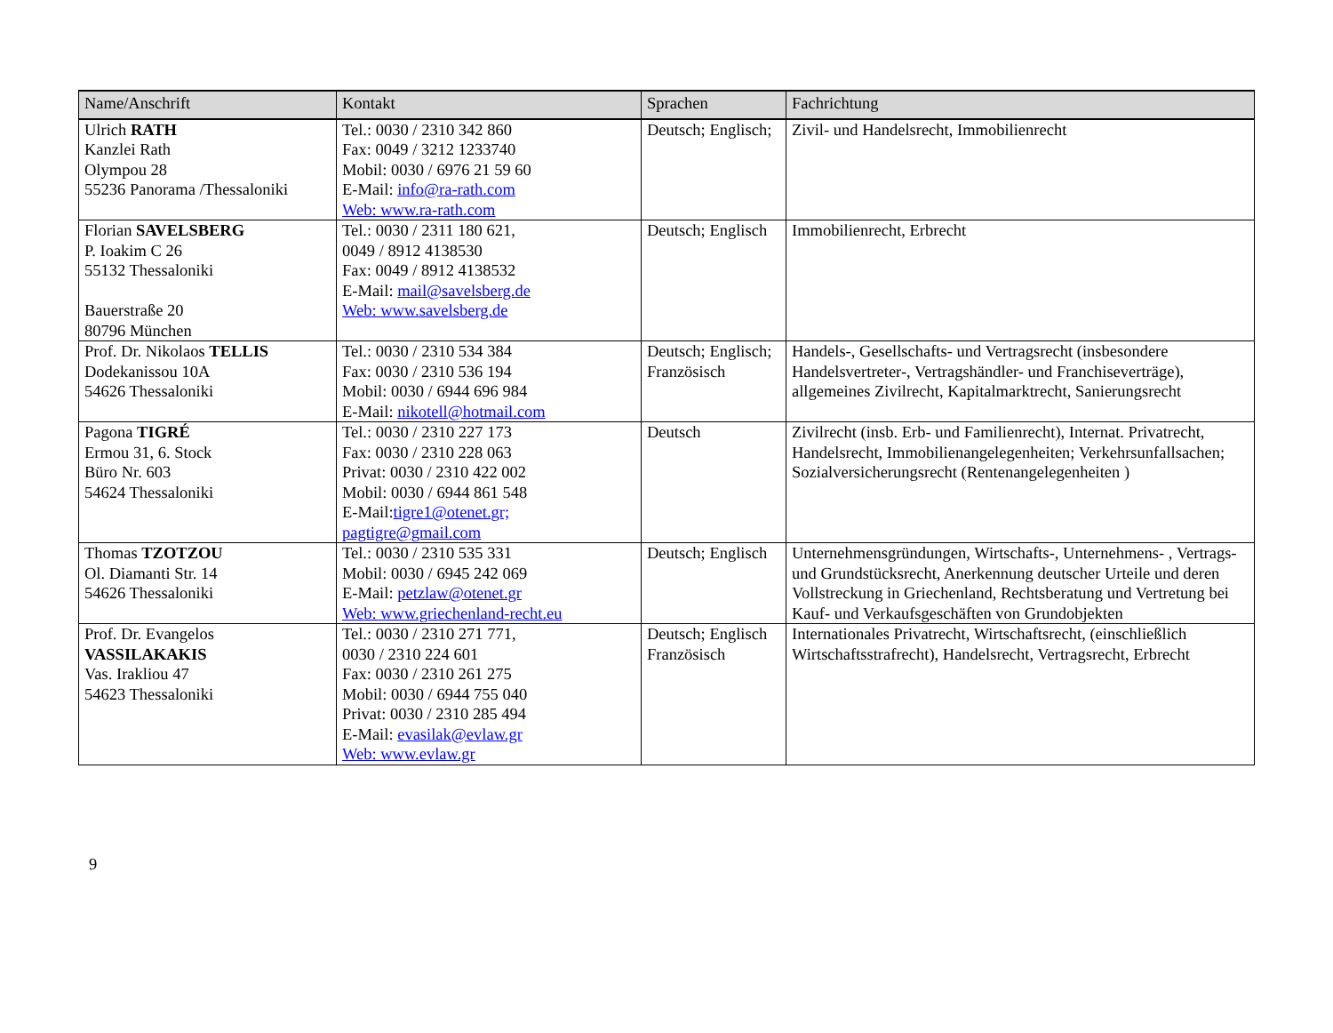| Name/Anschrift | Kontakt | Sprachen | Fachrichtung |
| --- | --- | --- | --- |
| Ulrich RATH Kanzlei Rath Olympou 28 55236 Panorama /Thessaloniki | Tel.: 0030 / 2310 342 860 Fax: 0049 / 3212 1233740 Mobil: 0030 / 6976 21 59 60 E-Mail: info@ra-rath.com Web: www.ra-rath.com | Deutsch; Englisch; | Zivil- und Handelsrecht, Immobilienrecht |
| Florian SAVELSBERG P. Ioakim C 26 55132 Thessaloniki Bauerstraße 20 80796 München | Tel.: 0030 / 2311 180 621, 0049 / 8912 4138530 Fax: 0049 / 8912 4138532 E-Mail: mail@savelsberg.de Web: www.savelsberg.de | Deutsch; Englisch | Immobilienrecht, Erbrecht |
| Prof. Dr. Nikolaos TELLIS Dodekanissou 10A 54626 Thessaloniki | Tel.: 0030 / 2310 534 384 Fax: 0030 / 2310 536 194 Mobil: 0030 / 6944 696 984 E-Mail: nikotell@hotmail.com | Deutsch; Englisch; Französisch | Handels-, Gesellschafts- und Vertragsrecht (insbesondere Handelsvertreter-, Vertragshändler- und Franchiseverträge), allgemeines Zivilrecht, Kapitalmarktrecht, Sanierungsrecht |
| Pagona TIGRÉ Ermou 31, 6. Stock Büro Nr. 603 54624 Thessaloniki | Tel.: 0030 / 2310 227 173 Fax: 0030 / 2310 228 063 Privat: 0030 / 2310 422 002 Mobil: 0030 / 6944 861 548 E-Mail: tigre1@otenet.gr; pagtigre@gmail.com | Deutsch | Zivilrecht (insb. Erb- und Familienrecht), Internat. Privatrecht, Handelsrecht, Immobilienangelegenheiten; Verkehrsunfallsachen; Sozialversicherungsrecht (Rentenangelegenheiten ) |
| Thomas TZOTZOU Ol. Diamanti Str. 14 54626 Thessaloniki | Tel.: 0030 / 2310 535 331 Mobil: 0030 / 6945 242 069 E-Mail: petzlaw@otenet.gr Web: www.griechenland-recht.eu | Deutsch; Englisch | Unternehmensgründungen, Wirtschafts-, Unternehmens- , Vertrags- und Grundstücksrecht, Anerkennung deutscher Urteile und deren Vollstreckung in Griechenland, Rechtsberatung und Vertretung bei Kauf- und Verkaufsgeschäften von Grundobjekten |
| Prof. Dr. Evangelos VASSILAKAKIS Vas. Irakliou 47 54623 Thessaloniki | Tel.: 0030 / 2310 271 771, 0030 / 2310 224 601 Fax: 0030 / 2310 261 275 Mobil: 0030 / 6944 755 040 Privat: 0030 / 2310 285 494 E-Mail: evasilak@evlaw.gr Web: www.evlaw.gr | Deutsch; Englisch Französisch | Internationales Privatrecht, Wirtschaftsrecht, (einschließlich Wirtschaftsstrafrecht), Handelsrecht, Vertragsrecht, Erbrecht |
9